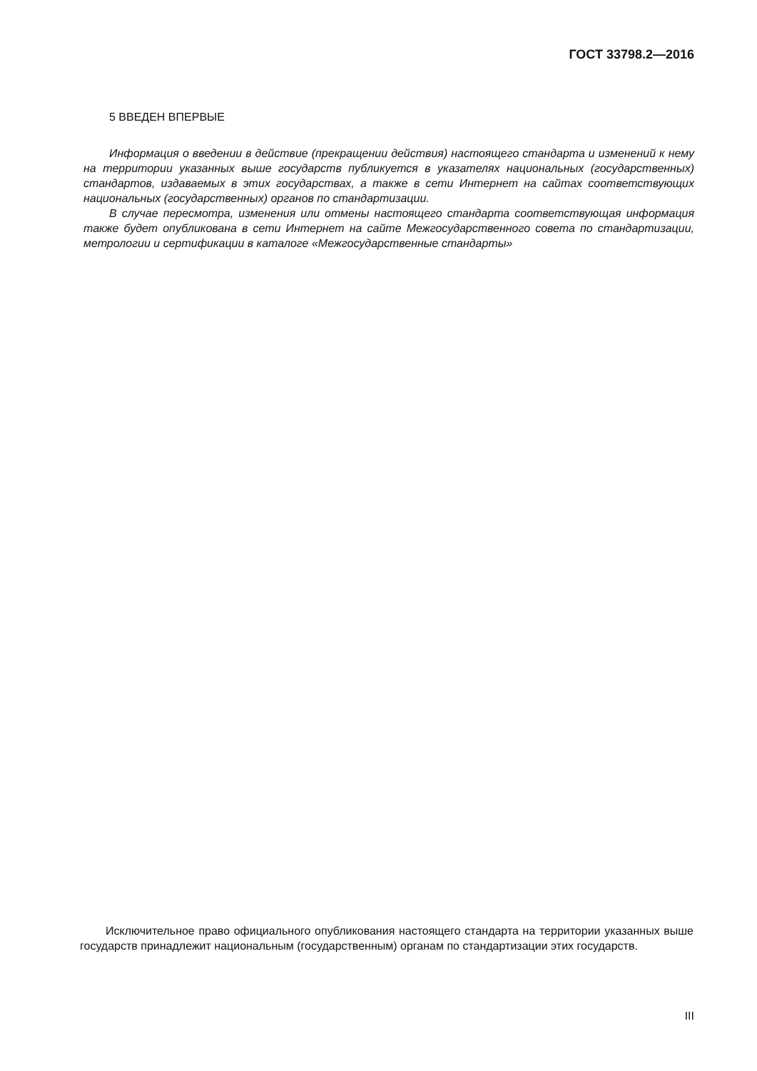ГОСТ 33798.2—2016
5 ВВЕДЕН ВПЕРВЫЕ
Информация о введении в действие (прекращении действия) настоящего стандарта и изменений к нему на территории указанных выше государств публикуется в указателях национальных (государственных) стандартов, издаваемых в этих государствах, а также в сети Интернет на сайтах соответствующих национальных (государственных) органов по стандартизации.
В случае пересмотра, изменения или отмены настоящего стандарта соответствующая информация также будет опубликована в сети Интернет на сайте Межгосударственного совета по стандартизации, метрологии и сертификации в каталоге «Межгосударственные стандарты»
Исключительное право официального опубликования настоящего стандарта на территории указанных выше государств принадлежит национальным (государственным) органам по стандартизации этих государств.
III